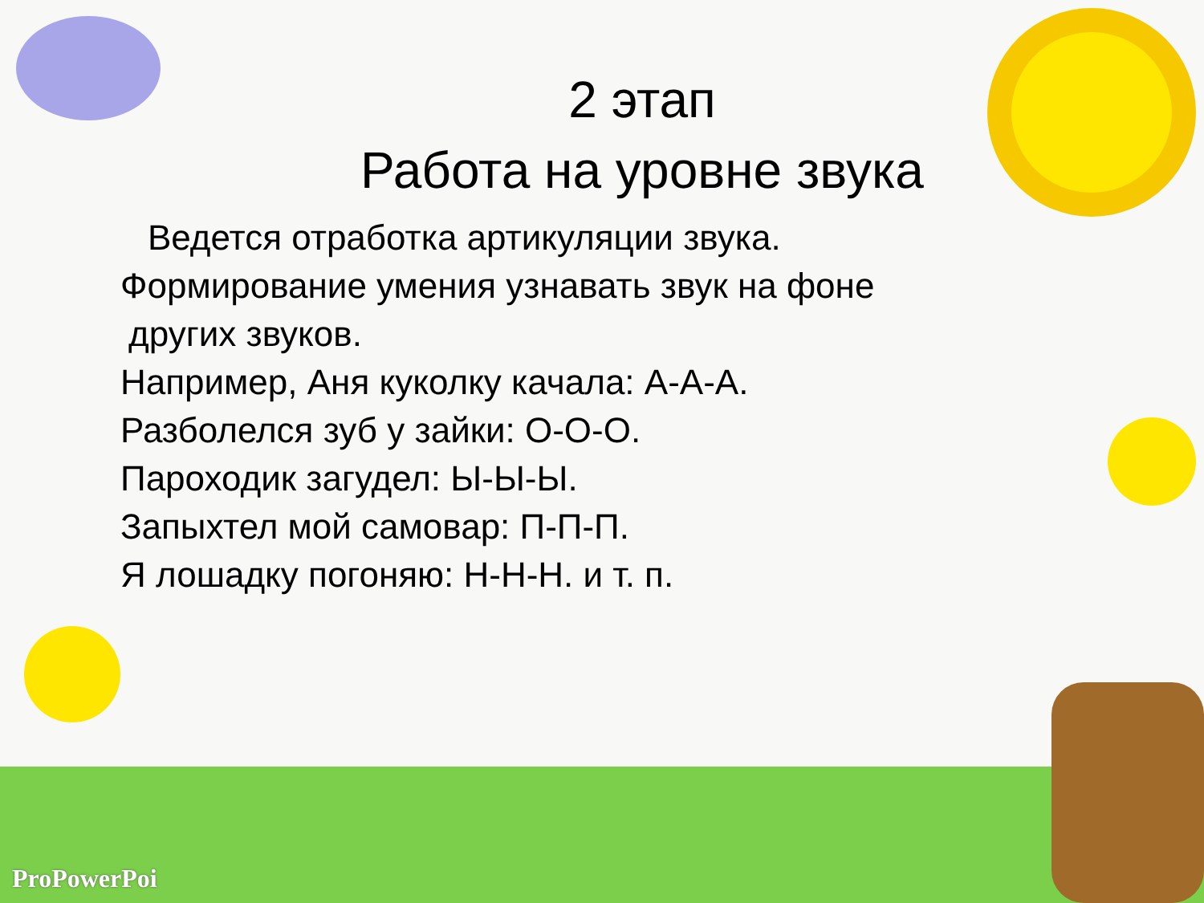2 этап
Работа на уровне звука
Ведется отработка артикуляции звука.
Формирование умения узнавать звук на фоне
других звуков.
Например, Аня куколку качала: А-А-А.
Разболелся зуб у зайки: О-О-О.
Пароходик загудел: Ы-Ы-Ы.
Запыхтел мой самовар: П-П-П.
Я лошадку погоняю: Н-Н-Н. и т. п.
ProPowerPoi